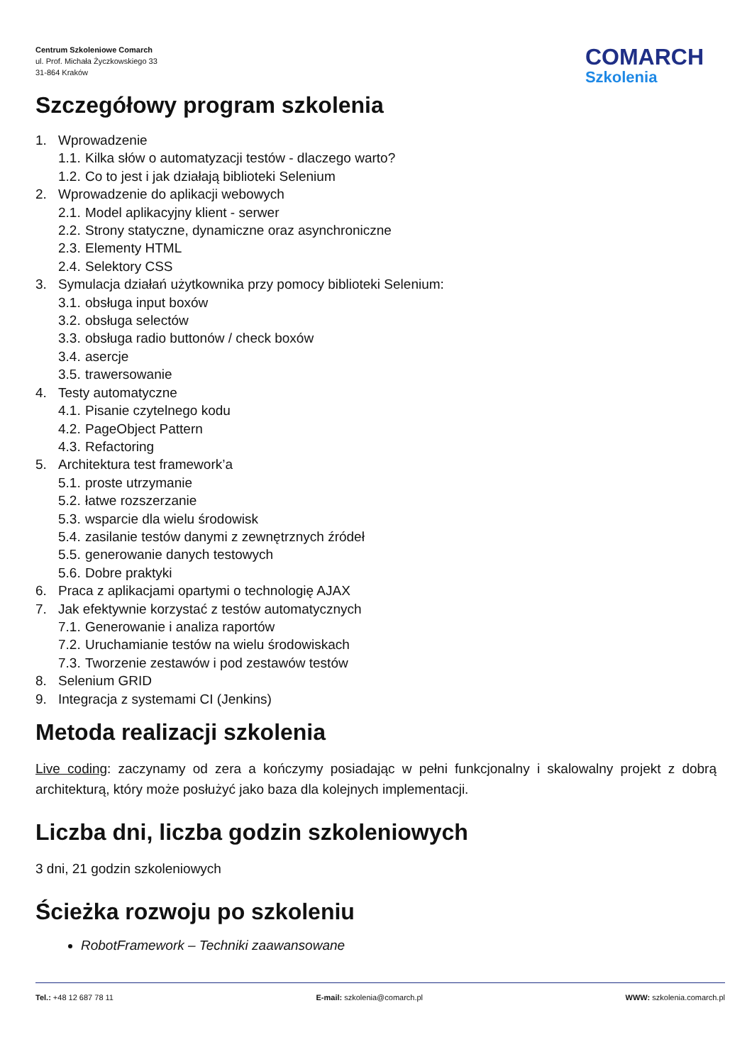Centrum Szkoleniowe Comarch
ul. Prof. Michała Życzkowskiego 33
31-864 Kraków
COMARCH
Szkolenia
Szczegółowy program szkolenia
1. Wprowadzenie
1.1. Kilka słów o automatyzacji testów - dlaczego warto?
1.2. Co to jest i jak działają biblioteki Selenium
2. Wprowadzenie do aplikacji webowych
2.1. Model aplikacyjny klient - serwer
2.2. Strony statyczne, dynamiczne oraz asynchroniczne
2.3. Elementy HTML
2.4. Selektory CSS
3. Symulacja działań użytkownika przy pomocy biblioteki Selenium:
3.1. obsługa input boxów
3.2. obsługa selectów
3.3. obsługa radio buttonów / check boxów
3.4. asercje
3.5. trawersowanie
4. Testy automatyczne
4.1. Pisanie czytelnego kodu
4.2. PageObject Pattern
4.3. Refactoring
5. Architektura test framework’a
5.1. proste utrzymanie
5.2. łatwe rozszerzanie
5.3. wsparcie dla wielu środowisk
5.4. zasilanie testów danymi z zewnętrznych źródeł
5.5. generowanie danych testowych
5.6. Dobre praktyki
6. Praca z aplikacjami opartymi o technologię AJAX
7. Jak efektywnie korzystać z testów automatycznych
7.1. Generowanie i analiza raportów
7.2. Uruchamianie testów na wielu środowiskach
7.3. Tworzenie zestawów i pod zestawów testów
8. Selenium GRID
9. Integracja z systemami CI (Jenkins)
Metoda realizacji szkolenia
Live coding: zaczynamy od zera a kończymy posiadając w pełni funkcjonalny i skalowalny projekt z dobrą architekturą, który może posłużyć jako baza dla kolejnych implementacji.
Liczba dni, liczba godzin szkoleniowych
3 dni, 21 godzin szkoleniowych
Ścieżka rozwoju po szkoleniu
RobotFramework – Techniki zaawansowane
Tel.: +48 12 687 78 11 E-mail: szkolenia@comarch.pl WWW: szkolenia.comarch.pl